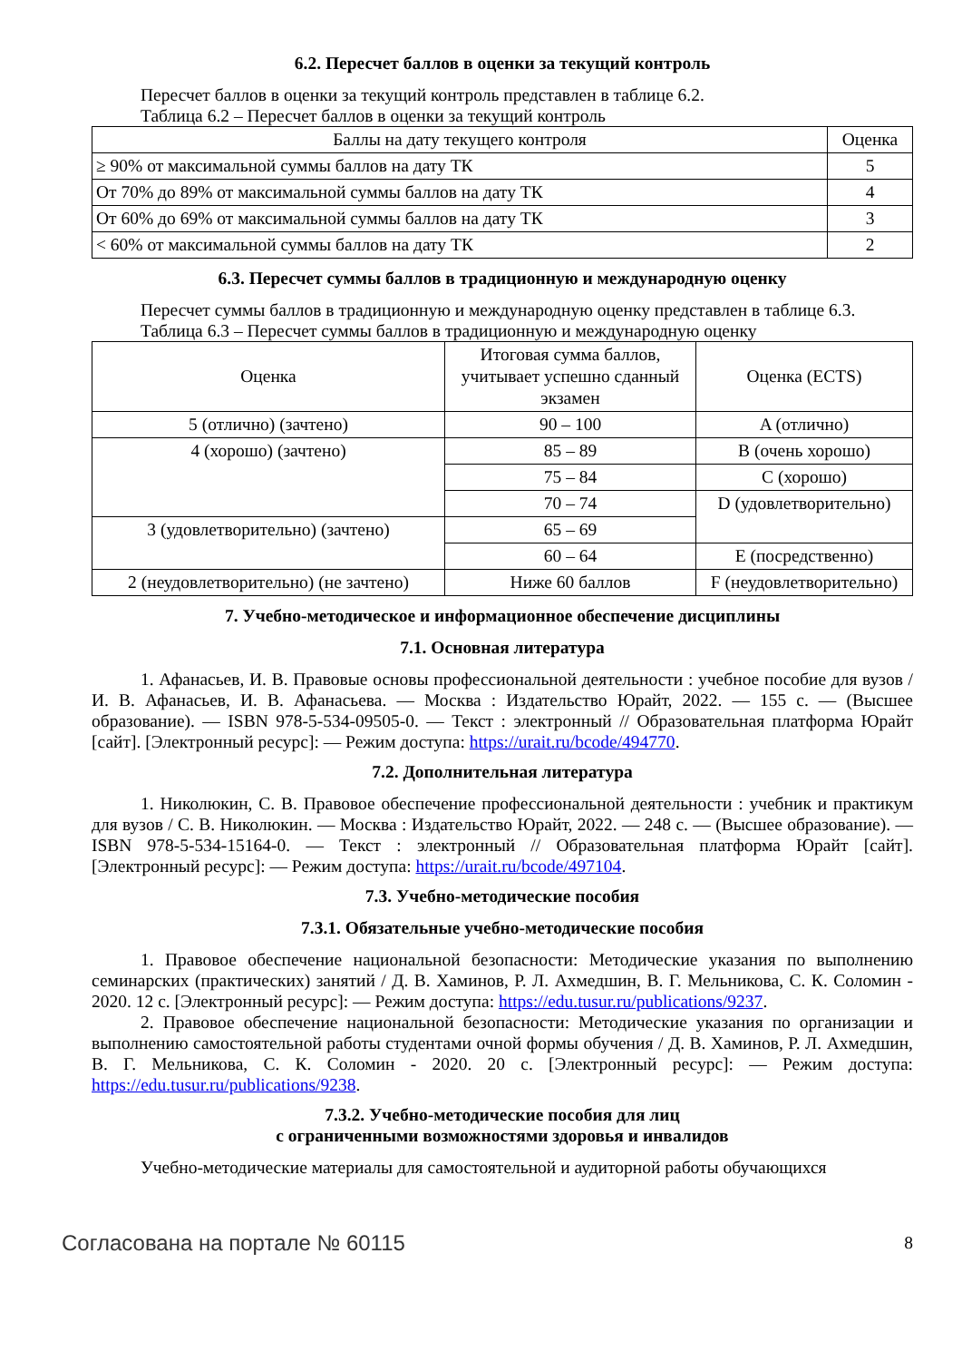6.2. Пересчет баллов в оценки за текущий контроль
Пересчет баллов в оценки за текущий контроль представлен в таблице 6.2.
Таблица 6.2 – Пересчет баллов в оценки за текущий контроль
| Баллы на дату текущего контроля | Оценка |
| --- | --- |
| ≥ 90% от максимальной суммы баллов на дату ТК | 5 |
| От 70% до 89% от максимальной суммы баллов на дату ТК | 4 |
| От 60% до 69% от максимальной суммы баллов на дату ТК | 3 |
| < 60% от максимальной суммы баллов на дату ТК | 2 |
6.3. Пересчет суммы баллов в традиционную и международную оценку
Пересчет суммы баллов в традиционную и международную оценку представлен в таблице 6.3.
Таблица 6.3 – Пересчет суммы баллов в традиционную и международную оценку
| Оценка | Итоговая сумма баллов, учитывает успешно сданный экзамен | Оценка (ECTS) |
| --- | --- | --- |
| 5 (отлично) (зачтено) | 90 – 100 | A (отлично) |
| 4 (хорошо) (зачтено) | 85 – 89 | B (очень хорошо) |
| | 75 – 84 | C (хорошо) |
| | 70 – 74 | D (удовлетворительно) |
| 3 (удовлетворительно) (зачтено) | 65 – 69 | |
| | 60 – 64 | E (посредственно) |
| 2 (неудовлетворительно) (не зачтено) | Ниже 60 баллов | F (неудовлетворительно) |
7. Учебно-методическое и информационное обеспечение дисциплины
7.1. Основная литература
1. Афанасьев, И. В. Правовые основы профессиональной деятельности : учебное пособие для вузов / И. В. Афанасьев, И. В. Афанасьева. — Москва : Издательство Юрайт, 2022. — 155 с. — (Высшее образование). — ISBN 978-5-534-09505-0. — Текст : электронный // Образовательная платформа Юрайт [сайт]. [Электронный ресурс]: — Режим доступа: https://urait.ru/bcode/494770.
7.2. Дополнительная литература
1. Николюкин, С. В. Правовое обеспечение профессиональной деятельности : учебник и практикум для вузов / С. В. Николюкин. — Москва : Издательство Юрайт, 2022. — 248 с. — (Высшее образование). — ISBN 978-5-534-15164-0. — Текст : электронный // Образовательная платформа Юрайт [сайт]. [Электронный ресурс]: — Режим доступа: https://urait.ru/bcode/497104.
7.3. Учебно-методические пособия
7.3.1. Обязательные учебно-методические пособия
1. Правовое обеспечение национальной безопасности: Методические указания по выполнению семинарских (практических) занятий / Д. В. Хаминов, Р. Л. Ахмедшин, В. Г. Мельникова, С. К. Соломин - 2020. 12 с. [Электронный ресурс]: — Режим доступа: https://edu.tusur.ru/publications/9237.
2. Правовое обеспечение национальной безопасности: Методические указания по организации и выполнению самостоятельной работы студентами очной формы обучения / Д. В. Хаминов, Р. Л. Ахмедшин, В. Г. Мельникова, С. К. Соломин - 2020. 20 с. [Электронный ресурс]: — Режим доступа: https://edu.tusur.ru/publications/9238.
7.3.2. Учебно-методические пособия для лиц
с ограниченными возможностями здоровья и инвалидов
Учебно-методические материалы для самостоятельной и аудиторной работы обучающихся
Согласована на портале № 60115 8